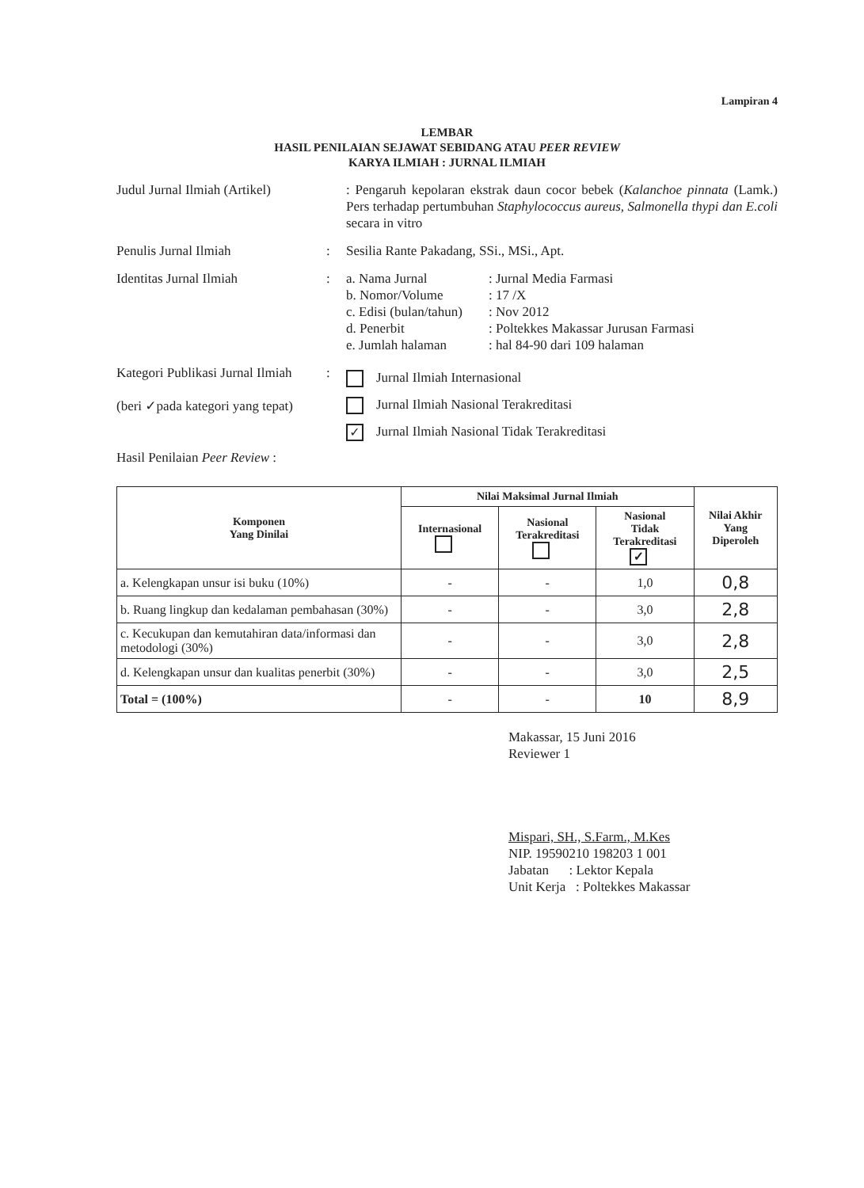Lampiran 4
LEMBAR
HASIL PENILAIAN SEJAWAT SEBIDANG ATAU PEER REVIEW
KARYA ILMIAH : JURNAL ILMIAH
Judul Jurnal Ilmiah (Artikel)
: Pengaruh kepolaran ekstrak daun cocor bebek (Kalanchoe pinnata (Lamk.) Pers terhadap pertumbuhan Staphylococcus aureus, Salmonella thypi dan E.coli secara in vitro
Penulis Jurnal Ilmiah : Sesilia Rante Pakadang, SSi., MSi., Apt.
Identitas Jurnal Ilmiah : a. Nama Jurnal: Jurnal Media Farmasi b. Nomor/Volume: 17 /X c. Edisi (bulan/tahun): Nov 2012 d. Penerbit: Poltekkes Makassar Jurusan Farmasi e. Jumlah halaman: hal 84-90 dari 109 halaman
Kategori Publikasi Jurnal Ilmiah
(beri ✓pada kategori yang tepat)
:
Jurnal Ilmiah Internasional
Jurnal Ilmiah Nasional Terakreditasi
✓ Jurnal Ilmiah Nasional Tidak Terakreditasi
Hasil Penilaian Peer Review :
| Komponen Yang Dinilai | Nilai Maksimal Jurnal Ilmiah | | | Nilai Akhir Yang Diperoleh |
| --- | --- | --- | --- | --- |
| | Internasional | Nasional Terakreditasi | Nasional Tidak Terakreditasi ✓ | |
| a. Kelengkapan unsur isi buku (10%) | - | - | 1,0 | 0,8 |
| b. Ruang lingkup dan kedalaman pembahasan (30%) | - | - | 3,0 | 2,8 |
| c. Kecukupan dan kemutahiran data/informasi dan metodologi (30%) | - | - | 3,0 | 2,8 |
| d. Kelengkapan unsur dan kualitas penerbit (30%) | - | - | 3,0 | 2,5 |
| Total = (100%) | - | - | 10 | 8,9 |
Makassar, 15 Juni 2016
Reviewer 1
Mispari, SH., S.Farm., M.Kes
NIP. 19590210 198203 1 001
Jabatan : Lektor Kepala
Unit Kerja : Poltekkes Makassar